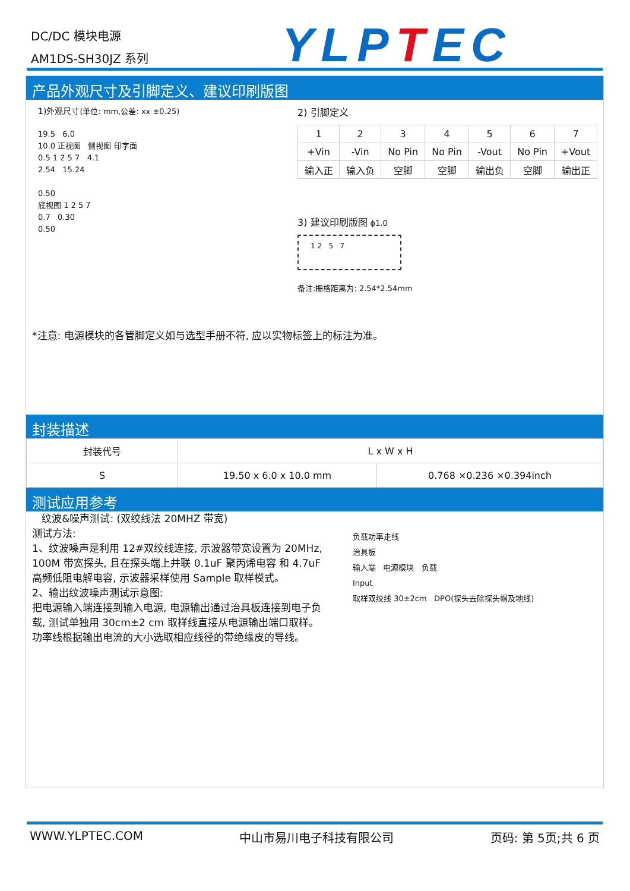DC/DC 模块电源
AM1DS-SH30JZ 系列
YLPTEC
产品外观尺寸及引脚定义、建议印刷版图
1)外观尺寸(单位: mm,公差: xx ±0.25)
19.5 6.0
10.0 正视图 侧视图 印字面
0.5 1 2 5 7 4.1
2.54 15.24
0.50
底视图 1 2 5 7
0.7 0.30
0.50
2) 引脚定义
| 1 | 2 | 3 | 4 | 5 | 6 | 7 |
| +Vin | -Vin | No Pin | No Pin | -Vout | No Pin | +Vout |
| 输入正 | 输入负 | 空脚 | 空脚 | 输出负 | 空脚 | 输出正 |
3) 建议印刷版图 ϕ1.0
1 2 5 7
备注:栅格距离为: 2.54*2.54mm
*注意: 电源模块的各管脚定义如与选型手册不符, 应以实物标签上的标注为准。
封装描述
| 封装代号 | L x W x H | |
| S | 19.50 x 6.0 x 10.0 mm | 0.768 ×0.236 ×0.394inch |
测试应用参考
纹波&噪声测试: (双绞线法 20MHZ 带宽)
测试方法:
1、纹波噪声是利用 12#双绞线连接, 示波器带宽设置为 20MHz, 100M 带宽探头, 且在探头端上并联 0.1uF 聚丙烯电容 和 4.7uF 高频低阻电解电容, 示波器采样使用 Sample 取样模式。
2、输出纹波噪声测试示意图:
把电源输入端连接到输入电源, 电源输出通过治具板连接到电子负载, 测试单独用 30cm±2 cm 取样线直接从电源输出端口取样。功率线根据输出电流的大小选取相应线径的带绝缘皮的导线。
负载功率走线
治具板
输入端 电源模块 负载
Input
取样双绞线 30±2cm DPO(探头去除探头帽及地线)
WWW.YLPTEC.COM 中山市易川电子科技有限公司 页码: 第 5页;共 6 页